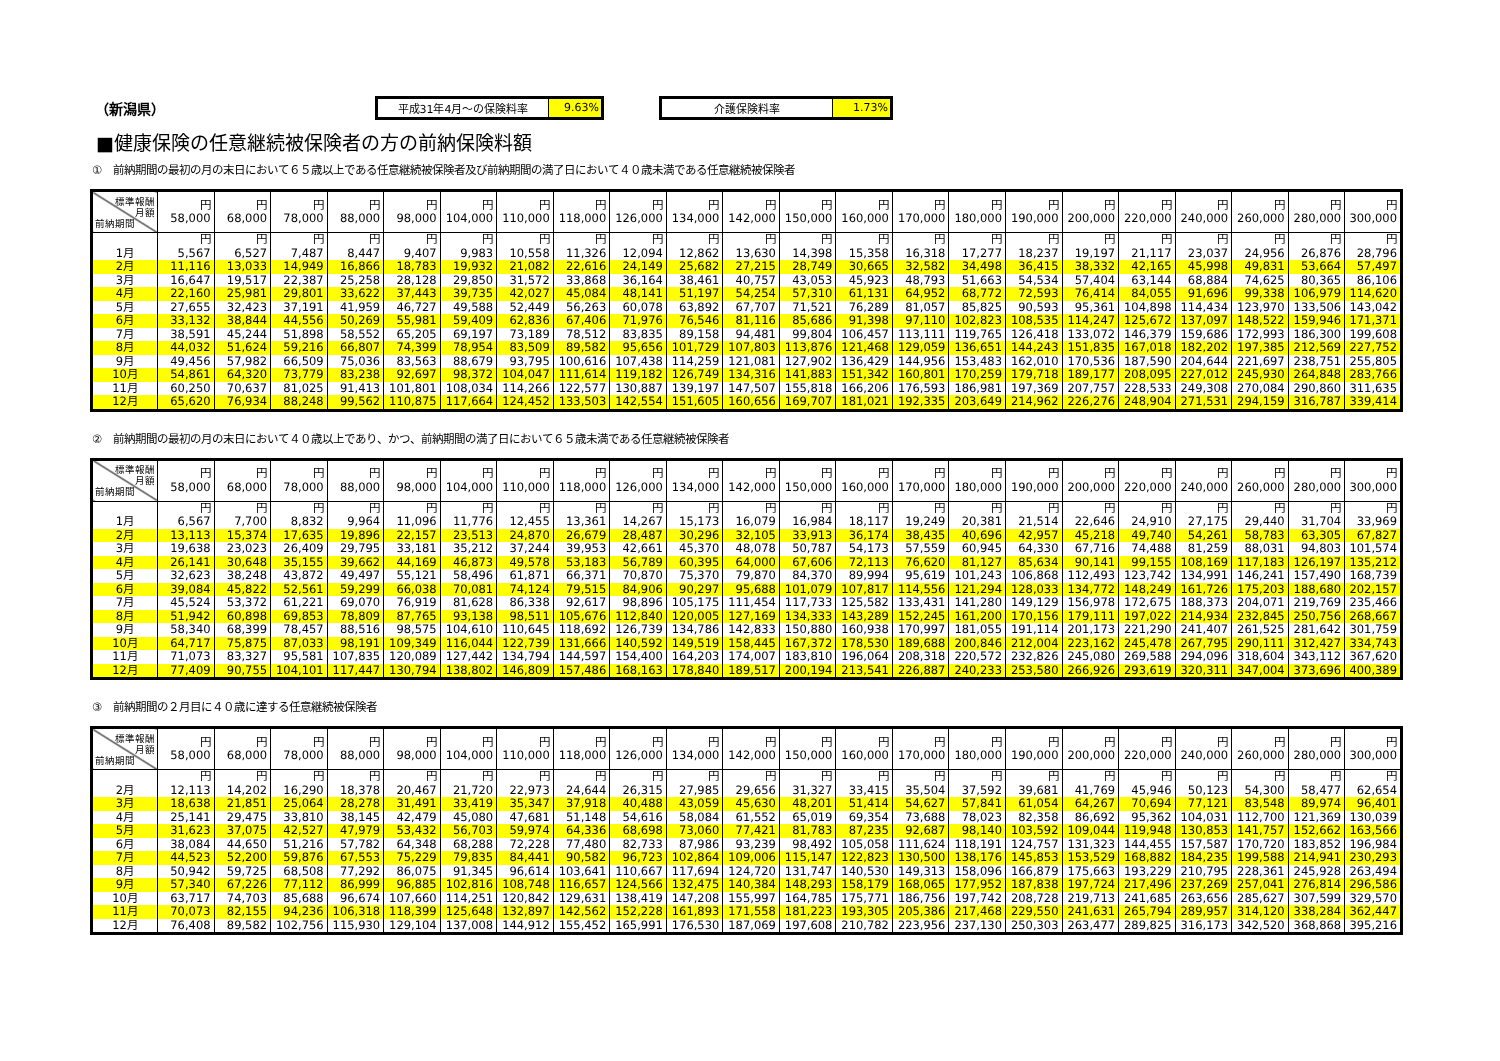（新潟県）
平成31年4月～の保険料率
9.63%
介護保険料率
1.73%
■健康保険の任意継続被保険者の方の前納保険料額
①　前納期間の最初の月の末日において６５歳以上である任意継続被保険者及び前納期間の満了日において４０歳未満である任意継続被保険者
| 標準報酬 月額 前納期間 | 円 58,000 | 円 68,000 | 円 78,000 | 円 88,000 | 円 98,000 | 円 104,000 | 円 110,000 | 円 118,000 | 円 126,000 | 円 134,000 | 円 142,000 | 円 150,000 | 円 160,000 | 円 170,000 | 円 180,000 | 円 190,000 | 円 200,000 | 円 220,000 | 円 240,000 | 円 260,000 | 円 280,000 | 円 300,000 |
| --- | --- | --- | --- | --- | --- | --- | --- | --- | --- | --- | --- | --- | --- | --- | --- | --- | --- | --- | --- | --- | --- | --- |
| 1月 | 円 5,567 | 円 6,527 | 円 7,487 | 円 8,447 | 円 9,407 | 円 9,983 | 円 10,558 | 円 11,326 | 円 12,094 | 円 12,862 | 円 13,630 | 円 14,398 | 円 15,358 | 円 16,318 | 円 17,277 | 円 18,237 | 円 19,197 | 円 21,117 | 円 23,037 | 円 24,956 | 円 26,876 | 円 28,796 |
| 2月 | 11,116 | 13,033 | 14,949 | 16,866 | 18,783 | 19,932 | 21,082 | 22,616 | 24,149 | 25,682 | 27,215 | 28,749 | 30,665 | 32,582 | 34,498 | 36,415 | 38,332 | 42,165 | 45,998 | 49,831 | 53,664 | 57,497 |
| 3月 | 16,647 | 19,517 | 22,387 | 25,258 | 28,128 | 29,850 | 31,572 | 33,868 | 36,164 | 38,461 | 40,757 | 43,053 | 45,923 | 48,793 | 51,663 | 54,534 | 57,404 | 63,144 | 68,884 | 74,625 | 80,365 | 86,106 |
| 4月 | 22,160 | 25,981 | 29,801 | 33,622 | 37,443 | 39,735 | 42,027 | 45,084 | 48,141 | 51,197 | 54,254 | 57,310 | 61,131 | 64,952 | 68,772 | 72,593 | 76,414 | 84,055 | 91,696 | 99,338 | 106,979 | 114,620 |
| 5月 | 27,655 | 32,423 | 37,191 | 41,959 | 46,727 | 49,588 | 52,449 | 56,263 | 60,078 | 63,892 | 67,707 | 71,521 | 76,289 | 81,057 | 85,825 | 90,593 | 95,361 | 104,898 | 114,434 | 123,970 | 133,506 | 143,042 |
| 6月 | 33,132 | 38,844 | 44,556 | 50,269 | 55,981 | 59,409 | 62,836 | 67,406 | 71,976 | 76,546 | 81,116 | 85,686 | 91,398 | 97,110 | 102,823 | 108,535 | 114,247 | 125,672 | 137,097 | 148,522 | 159,946 | 171,371 |
| 7月 | 38,591 | 45,244 | 51,898 | 58,552 | 65,205 | 69,197 | 73,189 | 78,512 | 83,835 | 89,158 | 94,481 | 99,804 | 106,457 | 113,111 | 119,765 | 126,418 | 133,072 | 146,379 | 159,686 | 172,993 | 186,300 | 199,608 |
| 8月 | 44,032 | 51,624 | 59,216 | 66,807 | 74,399 | 78,954 | 83,509 | 89,582 | 95,656 | 101,729 | 107,803 | 113,876 | 121,468 | 129,059 | 136,651 | 144,243 | 151,835 | 167,018 | 182,202 | 197,385 | 212,569 | 227,752 |
| 9月 | 49,456 | 57,982 | 66,509 | 75,036 | 83,563 | 88,679 | 93,795 | 100,616 | 107,438 | 114,259 | 121,081 | 127,902 | 136,429 | 144,956 | 153,483 | 162,010 | 170,536 | 187,590 | 204,644 | 221,697 | 238,751 | 255,805 |
| 10月 | 54,861 | 64,320 | 73,779 | 83,238 | 92,697 | 98,372 | 104,047 | 111,614 | 119,182 | 126,749 | 134,316 | 141,883 | 151,342 | 160,801 | 170,259 | 179,718 | 189,177 | 208,095 | 227,012 | 245,930 | 264,848 | 283,766 |
| 11月 | 60,250 | 70,637 | 81,025 | 91,413 | 101,801 | 108,034 | 114,266 | 122,577 | 130,887 | 139,197 | 147,507 | 155,818 | 166,206 | 176,593 | 186,981 | 197,369 | 207,757 | 228,533 | 249,308 | 270,084 | 290,860 | 311,635 |
| 12月 | 65,620 | 76,934 | 88,248 | 99,562 | 110,875 | 117,664 | 124,452 | 133,503 | 142,554 | 151,605 | 160,656 | 169,707 | 181,021 | 192,335 | 203,649 | 214,962 | 226,276 | 248,904 | 271,531 | 294,159 | 316,787 | 339,414 |
②　前納期間の最初の月の末日において４０歳以上であり、かつ、前納期間の満了日において６５歳未満である任意継続被保険者
| 標準報酬 月額 前納期間 | 円 58,000 | 円 68,000 | 円 78,000 | 円 88,000 | 円 98,000 | 円 104,000 | 円 110,000 | 円 118,000 | 円 126,000 | 円 134,000 | 円 142,000 | 円 150,000 | 円 160,000 | 円 170,000 | 円 180,000 | 円 190,000 | 円 200,000 | 円 220,000 | 円 240,000 | 円 260,000 | 円 280,000 | 円 300,000 |
| --- | --- | --- | --- | --- | --- | --- | --- | --- | --- | --- | --- | --- | --- | --- | --- | --- | --- | --- | --- | --- | --- | --- |
| 1月 | 円 6,567 | 円 7,700 | 円 8,832 | 円 9,964 | 円 11,096 | 円 11,776 | 円 12,455 | 円 13,361 | 円 14,267 | 円 15,173 | 円 16,079 | 円 16,984 | 円 18,117 | 円 19,249 | 円 20,381 | 円 21,514 | 円 22,646 | 円 24,910 | 円 27,175 | 円 29,440 | 円 31,704 | 円 33,969 |
| 2月 | 13,113 | 15,374 | 17,635 | 19,896 | 22,157 | 23,513 | 24,870 | 26,679 | 28,487 | 30,296 | 32,105 | 33,913 | 36,174 | 38,435 | 40,696 | 42,957 | 45,218 | 49,740 | 54,261 | 58,783 | 63,305 | 67,827 |
| 3月 | 19,638 | 23,023 | 26,409 | 29,795 | 33,181 | 35,212 | 37,244 | 39,953 | 42,661 | 45,370 | 48,078 | 50,787 | 54,173 | 57,559 | 60,945 | 64,330 | 67,716 | 74,488 | 81,259 | 88,031 | 94,803 | 101,574 |
| 4月 | 26,141 | 30,648 | 35,155 | 39,662 | 44,169 | 46,873 | 49,578 | 53,183 | 56,789 | 60,395 | 64,000 | 67,606 | 72,113 | 76,620 | 81,127 | 85,634 | 90,141 | 99,155 | 108,169 | 117,183 | 126,197 | 135,212 |
| 5月 | 32,623 | 38,248 | 43,872 | 49,497 | 55,121 | 58,496 | 61,871 | 66,371 | 70,870 | 75,370 | 79,870 | 84,370 | 89,994 | 95,619 | 101,243 | 106,868 | 112,493 | 123,742 | 134,991 | 146,241 | 157,490 | 168,739 |
| 6月 | 39,084 | 45,822 | 52,561 | 59,299 | 66,038 | 70,081 | 74,124 | 79,515 | 84,906 | 90,297 | 95,688 | 101,079 | 107,817 | 114,556 | 121,294 | 128,033 | 134,772 | 148,249 | 161,726 | 175,203 | 188,680 | 202,157 |
| 7月 | 45,524 | 53,372 | 61,221 | 69,070 | 76,919 | 81,628 | 86,338 | 92,617 | 98,896 | 105,175 | 111,454 | 117,733 | 125,582 | 133,431 | 141,280 | 149,129 | 156,978 | 172,675 | 188,373 | 204,071 | 219,769 | 235,466 |
| 8月 | 51,942 | 60,898 | 69,853 | 78,809 | 87,765 | 93,138 | 98,511 | 105,676 | 112,840 | 120,005 | 127,169 | 134,333 | 143,289 | 152,245 | 161,200 | 170,156 | 179,111 | 197,022 | 214,934 | 232,845 | 250,756 | 268,667 |
| 9月 | 58,340 | 68,399 | 78,457 | 88,516 | 98,575 | 104,610 | 110,645 | 118,692 | 126,739 | 134,786 | 142,833 | 150,880 | 160,938 | 170,997 | 181,055 | 191,114 | 201,173 | 221,290 | 241,407 | 261,525 | 281,642 | 301,759 |
| 10月 | 64,717 | 75,875 | 87,033 | 98,191 | 109,349 | 116,044 | 122,739 | 131,666 | 140,592 | 149,519 | 158,445 | 167,372 | 178,530 | 189,688 | 200,846 | 212,004 | 223,162 | 245,478 | 267,795 | 290,111 | 312,427 | 334,743 |
| 11月 | 71,073 | 83,327 | 95,581 | 107,835 | 120,089 | 127,442 | 134,794 | 144,597 | 154,400 | 164,203 | 174,007 | 183,810 | 196,064 | 208,318 | 220,572 | 232,826 | 245,080 | 269,588 | 294,096 | 318,604 | 343,112 | 367,620 |
| 12月 | 77,409 | 90,755 | 104,101 | 117,447 | 130,794 | 138,802 | 146,809 | 157,486 | 168,163 | 178,840 | 189,517 | 200,194 | 213,541 | 226,887 | 240,233 | 253,580 | 266,926 | 293,619 | 320,311 | 347,004 | 373,696 | 400,389 |
③　前納期間の２月目に４０歳に達する任意継続被保険者
| 標準報酬 月額 前納期間 | 円 58,000 | 円 68,000 | 円 78,000 | 円 88,000 | 円 98,000 | 円 104,000 | 円 110,000 | 円 118,000 | 円 126,000 | 円 134,000 | 円 142,000 | 円 150,000 | 円 160,000 | 円 170,000 | 円 180,000 | 円 190,000 | 円 200,000 | 円 220,000 | 円 240,000 | 円 260,000 | 円 280,000 | 円 300,000 |
| --- | --- | --- | --- | --- | --- | --- | --- | --- | --- | --- | --- | --- | --- | --- | --- | --- | --- | --- | --- | --- | --- | --- |
| 2月 | 円 12,113 | 円 14,202 | 円 16,290 | 円 18,378 | 円 20,467 | 円 21,720 | 円 22,973 | 円 24,644 | 円 26,315 | 円 27,985 | 円 29,656 | 円 31,327 | 円 33,415 | 円 35,504 | 円 37,592 | 円 39,681 | 円 41,769 | 円 45,946 | 円 50,123 | 円 54,300 | 円 58,477 | 円 62,654 |
| 3月 | 18,638 | 21,851 | 25,064 | 28,278 | 31,491 | 33,419 | 35,347 | 37,918 | 40,488 | 43,059 | 45,630 | 48,201 | 51,414 | 54,627 | 57,841 | 61,054 | 64,267 | 70,694 | 77,121 | 83,548 | 89,974 | 96,401 |
| 4月 | 25,141 | 29,475 | 33,810 | 38,145 | 42,479 | 45,080 | 47,681 | 51,148 | 54,616 | 58,084 | 61,552 | 65,019 | 69,354 | 73,688 | 78,023 | 82,358 | 86,692 | 95,362 | 104,031 | 112,700 | 121,369 | 130,039 |
| 5月 | 31,623 | 37,075 | 42,527 | 47,979 | 53,432 | 56,703 | 59,974 | 64,336 | 68,698 | 73,060 | 77,421 | 81,783 | 87,235 | 92,687 | 98,140 | 103,592 | 109,044 | 119,948 | 130,853 | 141,757 | 152,662 | 163,566 |
| 6月 | 38,084 | 44,650 | 51,216 | 57,782 | 64,348 | 68,288 | 72,228 | 77,480 | 82,733 | 87,986 | 93,239 | 98,492 | 105,058 | 111,624 | 118,191 | 124,757 | 131,323 | 144,455 | 157,587 | 170,720 | 183,852 | 196,984 |
| 7月 | 44,523 | 52,200 | 59,876 | 67,553 | 75,229 | 79,835 | 84,441 | 90,582 | 96,723 | 102,864 | 109,006 | 115,147 | 122,823 | 130,500 | 138,176 | 145,853 | 153,529 | 168,882 | 184,235 | 199,588 | 214,941 | 230,293 |
| 8月 | 50,942 | 59,725 | 68,508 | 77,292 | 86,075 | 91,345 | 96,614 | 103,641 | 110,667 | 117,694 | 124,720 | 131,747 | 140,530 | 149,313 | 158,096 | 166,879 | 175,663 | 193,229 | 210,795 | 228,361 | 245,928 | 263,494 |
| 9月 | 57,340 | 67,226 | 77,112 | 86,999 | 96,885 | 102,816 | 108,748 | 116,657 | 124,566 | 132,475 | 140,384 | 148,293 | 158,179 | 168,065 | 177,952 | 187,838 | 197,724 | 217,496 | 237,269 | 257,041 | 276,814 | 296,586 |
| 10月 | 63,717 | 74,703 | 85,688 | 96,674 | 107,660 | 114,251 | 120,842 | 129,631 | 138,419 | 147,208 | 155,997 | 164,785 | 175,771 | 186,756 | 197,742 | 208,728 | 219,713 | 241,685 | 263,656 | 285,627 | 307,599 | 329,570 |
| 11月 | 70,073 | 82,155 | 94,236 | 106,318 | 118,399 | 125,648 | 132,897 | 142,562 | 152,228 | 161,893 | 171,558 | 181,223 | 193,305 | 205,386 | 217,468 | 229,550 | 241,631 | 265,794 | 289,957 | 314,120 | 338,284 | 362,447 |
| 12月 | 76,408 | 89,582 | 102,756 | 115,930 | 129,104 | 137,008 | 144,912 | 155,452 | 165,991 | 176,530 | 187,069 | 197,608 | 210,782 | 223,956 | 237,130 | 250,303 | 263,477 | 289,825 | 316,173 | 342,520 | 368,868 | 395,216 |